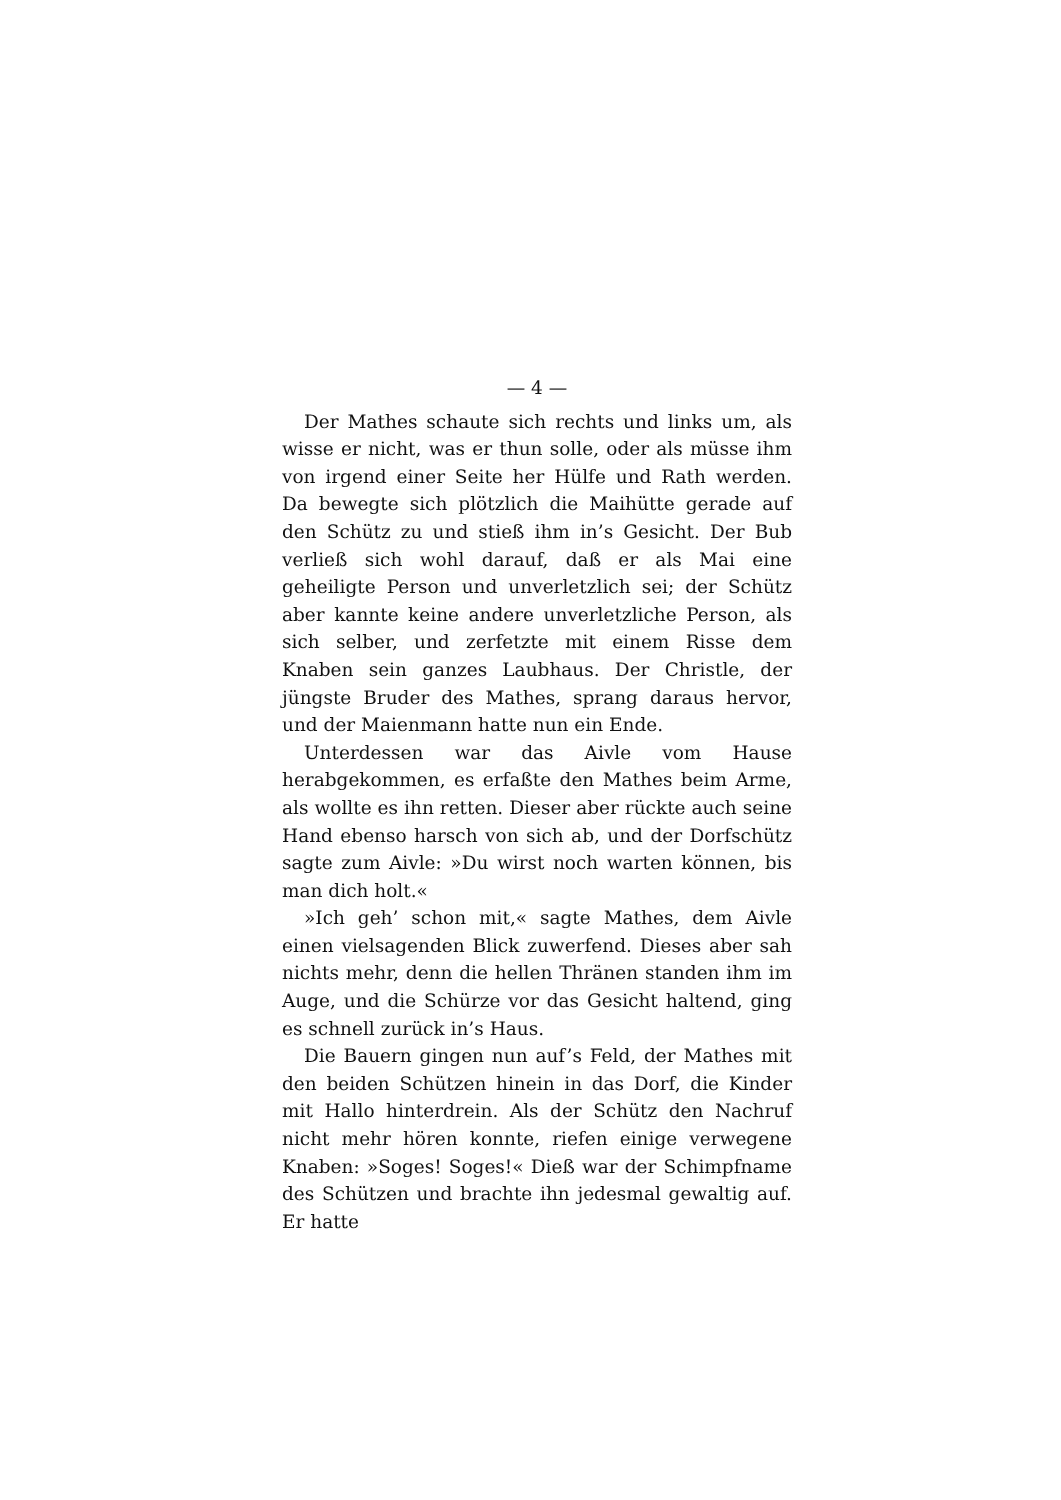— 4 —
Der Mathes schaute sich rechts und links um, als wisse er nicht, was er thun solle, oder als müsse ihm von irgend einer Seite her Hülfe und Rath werden. Da bewegte sich plötzlich die Maihütte gerade auf den Schütz zu und stieß ihm in’s Gesicht. Der Bub verließ sich wohl darauf, daß er als Mai eine geheiligte Person und unverletzlich sei; der Schütz aber kannte keine andere unverletzliche Person, als sich selber, und zerfetzte mit einem Risse dem Knaben sein ganzes Laubhaus. Der Christle, der jüngste Bruder des Mathes, sprang daraus hervor, und der Maienmann hatte nun ein Ende.
Unterdessen war das Aivle vom Hause herabgekommen, es erfaßte den Mathes beim Arme, als wollte es ihn retten. Dieser aber rückte auch seine Hand ebenso harsch von sich ab, und der Dorfschütz sagte zum Aivle: »Du wirst noch warten können, bis man dich holt.«
»Ich geh’ schon mit,« sagte Mathes, dem Aivle einen vielsagenden Blick zuwerfend. Dieses aber sah nichts mehr, denn die hellen Thränen standen ihm im Auge, und die Schürze vor das Gesicht haltend, ging es schnell zurück in’s Haus.
Die Bauern gingen nun auf’s Feld, der Mathes mit den beiden Schützen hinein in das Dorf, die Kinder mit Hallo hinterdrein. Als der Schütz den Nachruf nicht mehr hören konnte, riefen einige verwegene Knaben: »Soges! Soges!« Dieß war der Schimpfname des Schützen und brachte ihn jedesmal gewaltig auf. Er hatte